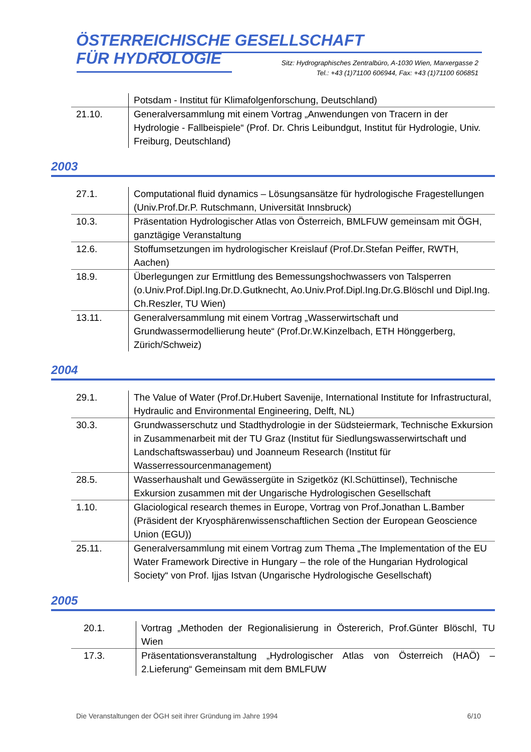ÖSTERREICHISCHE GESELLSCHAFT
FÜR HYDROLOGIE
Sitz: Hydrographisches Zentralbüro, A-1030 Wien, Marxergasse 2
Tel.: +43 (1)71100 606944, Fax: +43 (1)71100 606851
| | Potsdam - Institut für Klimafolgenforschung, Deutschland) |
| 21.10. | Generalversammlung mit einem Vortrag „Anwendungen von Tracern in der Hydrologie - Fallbeispiele“ (Prof. Dr. Chris Leibundgut, Institut für Hydrologie, Univ. Freiburg, Deutschland) |
2003
| 27.1. | Computational fluid dynamics – Lösungsansätze für hydrologische Fragestellungen (Univ.Prof.Dr.P. Rutschmann, Universität Innsbruck) |
| 10.3. | Präsentation Hydrologischer Atlas von Österreich, BMLFUW gemeinsam mit ÖGH, ganztägige Veranstaltung |
| 12.6. | Stoffumsetzungen im hydrologischer Kreislauf (Prof.Dr.Stefan Peiffer, RWTH, Aachen) |
| 18.9. | Überlegungen zur Ermittlung des Bemessungshochwassers von Talsperren (o.Univ.Prof.Dipl.Ing.Dr.D.Gutknecht, Ao.Univ.Prof.Dipl.Ing.Dr.G.Blöschl und Dipl.Ing. Ch.Reszler, TU Wien) |
| 13.11. | Generalversammlung mit einem Vortrag „Wasserwirtschaft und Grundwassermodellierung heute“ (Prof.Dr.W.Kinzelbach, ETH Hönggerberg, Zürich/Schweiz) |
2004
| 29.1. | The Value of Water (Prof.Dr.Hubert Savenije, International Institute for Infrastructural, Hydraulic and Environmental Engineering, Delft, NL) |
| 30.3. | Grundwasserschutz und Stadthydrologie in der Südsteiermark, Technische Exkursion in Zusammenarbeit mit der TU Graz (Institut für Siedlungswasserwirtschaft und Landschaftswasserbau) und Joanneum Research (Institut für Wasserressourcenmanagement) |
| 28.5. | Wasserhaushalt und Gewässergüte in Szigetköz (Kl.Schüttinsel), Technische Exkursion zusammen mit der Ungarische Hydrologischen Gesellschaft |
| 1.10. | Glaciological research themes in Europe, Vortrag von Prof.Jonathan L.Bamber (Präsident der Kryosphärenwissenschaftlichen Section der European Geoscience Union (EGU)) |
| 25.11. | Generalversammlung mit einem Vortrag zum Thema „The Implementation of the EU Water Framework Directive in Hungary – the role of the Hungarian Hydrological Society“ von Prof. Ijjas Istvan (Ungarische Hydrologische Gesellschaft) |
2005
| 20.1. | Vortrag „Methoden der Regionalisierung in Östererich, Prof.Günter Blöschl, TU Wien |
| 17.3. | Präsentationsveranstaltung „Hydrologischer Atlas von Österreich (HAÖ) – 2.Lieferung“ Gemeinsam mit dem BMLFUW |
Die Veranstaltungen der ÖGH seit ihrer Gründung im Jahre 1994 6/10